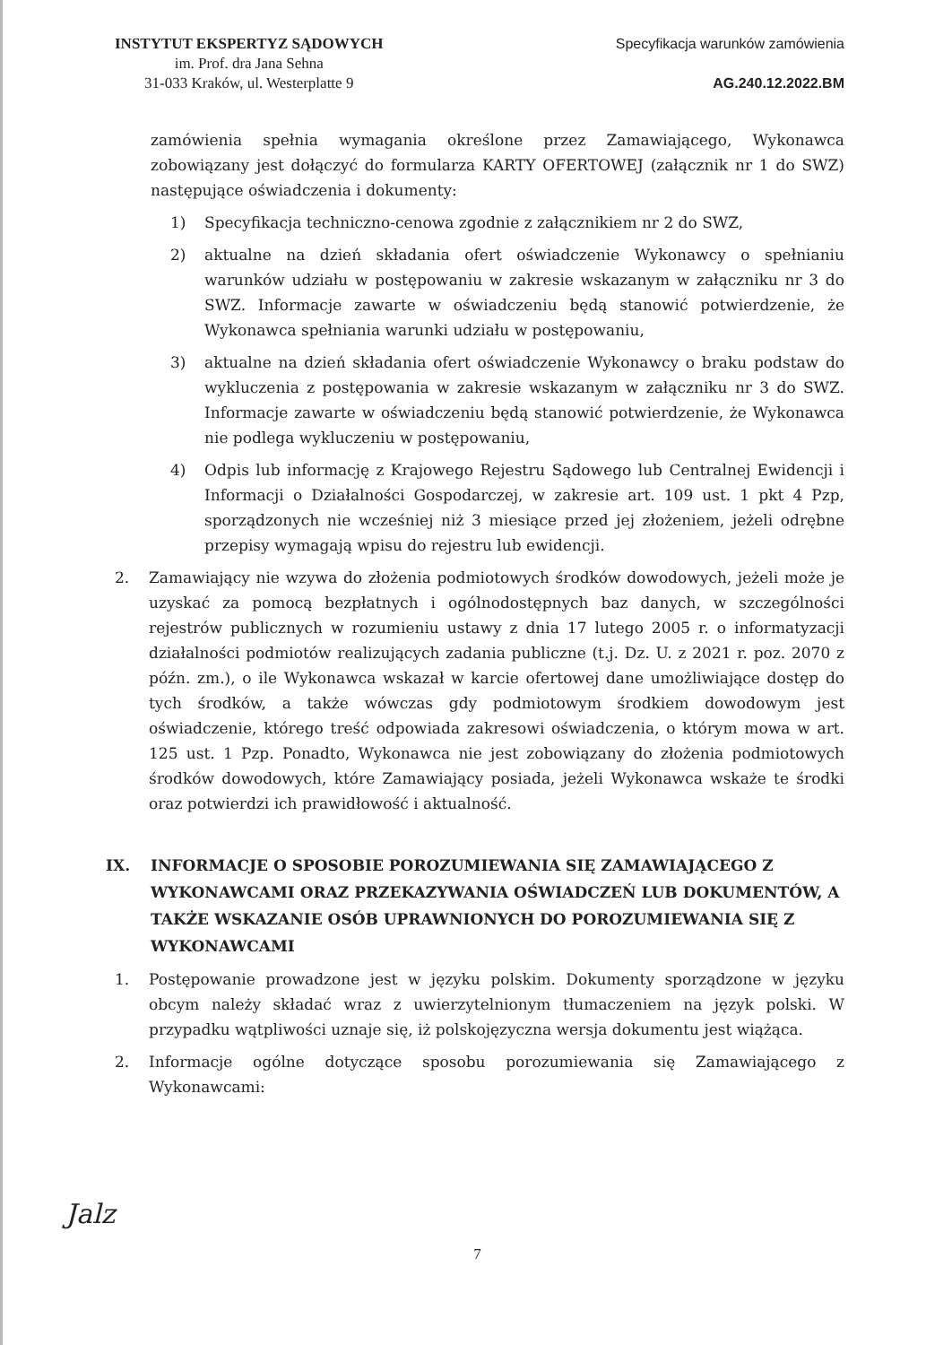INSTYTUT EKSPERTYZ SĄDOWYCH
im. Prof. dra Jana Sehna
31-033 Kraków, ul. Westerplatte 9
Specyfikacja warunków zamówienia
AG.240.12.2022.BM
zamówienia spełnia wymagania określone przez Zamawiającego, Wykonawca zobowiązany jest dołączyć do formularza KARTY OFERTOWEJ (załącznik nr 1 do SWZ) następujące oświadczenia i dokumenty:
1) Specyfikacja techniczno-cenowa zgodnie z załącznikiem nr 2 do SWZ,
2) aktualne na dzień składania ofert oświadczenie Wykonawcy o spełnianiu warunków udziału w postępowaniu w zakresie wskazanym w załączniku nr 3 do SWZ. Informacje zawarte w oświadczeniu będą stanowić potwierdzenie, że Wykonawca spełniania warunki udziału w postępowaniu,
3) aktualne na dzień składania ofert oświadczenie Wykonawcy o braku podstaw do wykluczenia z postępowania w zakresie wskazanym w załączniku nr 3 do SWZ. Informacje zawarte w oświadczeniu będą stanowić potwierdzenie, że Wykonawca nie podlega wykluczeniu w postępowaniu,
4) Odpis lub informację z Krajowego Rejestru Sądowego lub Centralnej Ewidencji i Informacji o Działalności Gospodarczej, w zakresie art. 109 ust. 1 pkt 4 Pzp, sporządzonych nie wcześniej niż 3 miesiące przed jej złożeniem, jeżeli odrębne przepisy wymagają wpisu do rejestru lub ewidencji.
2. Zamawiający nie wzywa do złożenia podmiotowych środków dowodowych, jeżeli może je uzyskać za pomocą bezpłatnych i ogólnodostępnych baz danych, w szczególności rejestrów publicznych w rozumieniu ustawy z dnia 17 lutego 2005 r. o informatyzacji działalności podmiotów realizujących zadania publiczne (t.j. Dz. U. z 2021 r. poz. 2070 z późn. zm.), o ile Wykonawca wskazał w karcie ofertowej dane umożliwiające dostęp do tych środków, a także wówczas gdy podmiotowym środkiem dowodowym jest oświadczenie, którego treść odpowiada zakresowi oświadczenia, o którym mowa w art. 125 ust. 1 Pzp. Ponadto, Wykonawca nie jest zobowiązany do złożenia podmiotowych środków dowodowych, które Zamawiający posiada, jeżeli Wykonawca wskaże te środki oraz potwierdzi ich prawidłowość i aktualność.
IX. INFORMACJE O SPOSOBIE POROZUMIEWANIA SIĘ ZAMAWIAJĄCEGO Z WYKONAWCAMI ORAZ PRZEKAZYWANIA OŚWIADCZEŃ LUB DOKUMENTÓW, A TAKŻE WSKAZANIE OSÓB UPRAWNIONYCH DO POROZUMIEWANIA SIĘ Z WYKONAWCAMI
1. Postępowanie prowadzone jest w języku polskim. Dokumenty sporządzone w języku obcym należy składać wraz z uwierzytelnionym tłumaczeniem na język polski. W przypadku wątpliwości uznaje się, iż polskojęzyczna wersja dokumentu jest wiążąca.
2. Informacje ogólne dotyczące sposobu porozumiewania się Zamawiającego z Wykonawcami:
Jalz
7